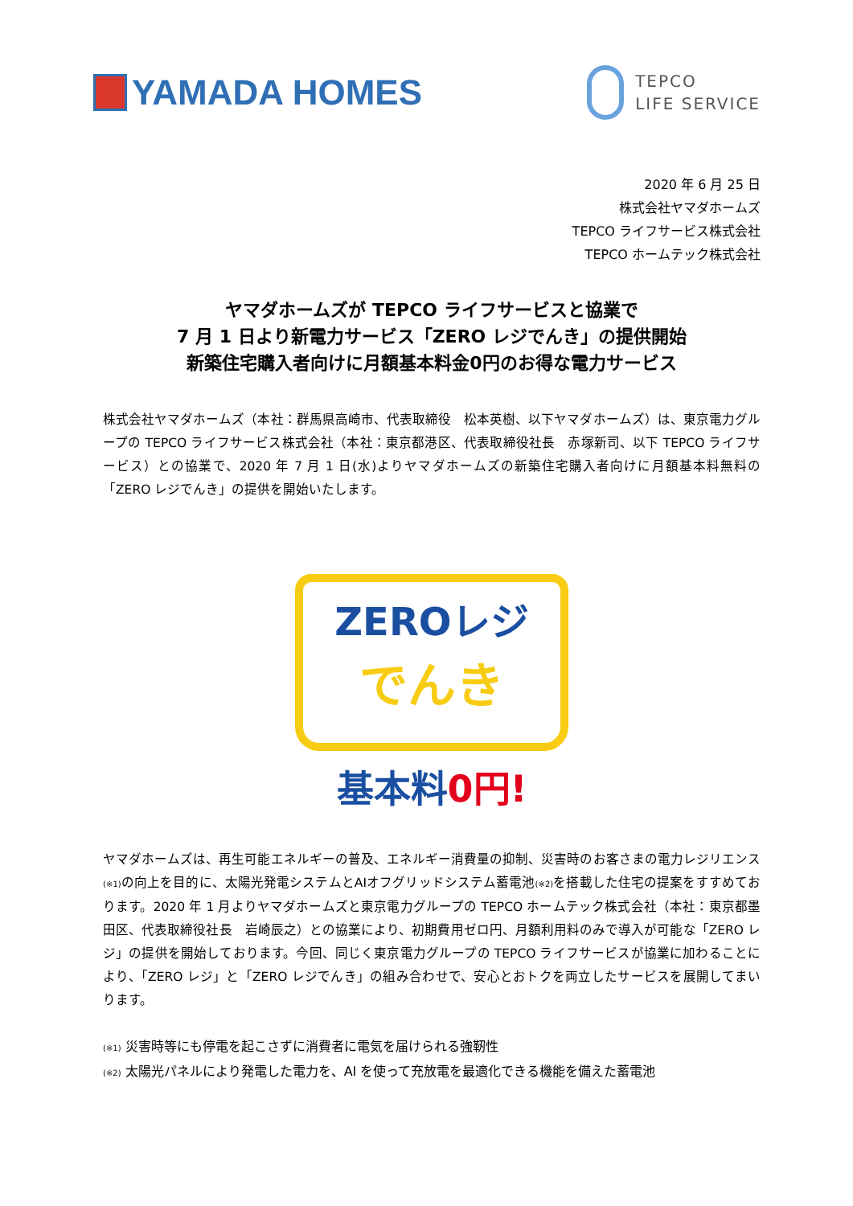YAMADA HOMES
TEPCO
LIFE SERVICE
2020 年 6 月 25 日
株式会社ヤマダホームズ
TEPCO ライフサービス株式会社
TEPCO ホームテック株式会社
ヤマダホームズが TEPCO ライフサービスと協業で
7 月 1 日より新電力サービス「ZERO レジでんき」の提供開始
新築住宅購入者向けに月額基本料金0円のお得な電力サービス
株式会社ヤマダホームズ（本社：群馬県高崎市、代表取締役　松本英樹、以下ヤマダホームズ）は、東京電力グループの TEPCO ライフサービス株式会社（本社：東京都港区、代表取締役社長　赤塚新司、以下 TEPCO ライフサービス）との協業で、2020 年 7 月 1 日(水)よりヤマダホームズの新築住宅購入者向けに月額基本料無料の「ZERO レジでんき」の提供を開始いたします。
ZEROレジ
でんき
基本料0円!
ヤマダホームズは、再生可能エネルギーの普及、エネルギー消費量の抑制、災害時のお客さまの電力レジリエンス(※1) の向上を目的に、太陽光発電システムとAIオフグリッドシステム蓄電池(※2) を搭載した住宅の提案をすすめております。2020 年 1 月よりヤマダホームズと東京電力グループの TEPCO ホームテック株式会社（本社：東京都墨田区、代表取締役社長　岩崎辰之）との協業により、初期費用ゼロ円、月額利用料のみで導入が可能な「ZERO レジ」の提供を開始しております。今回、同じく東京電力グループの TEPCO ライフサービスが協業に加わることにより、「ZERO レジ」と「ZERO レジでんき」の組み合わせで、安心とおトクを両立したサービスを展開してまいります。
(※1) 災害時等にも停電を起こさずに消費者に電気を届けられる強靭性
(※2) 太陽光パネルにより発電した電力を、AI を使って充放電を最適化できる機能を備えた蓄電池